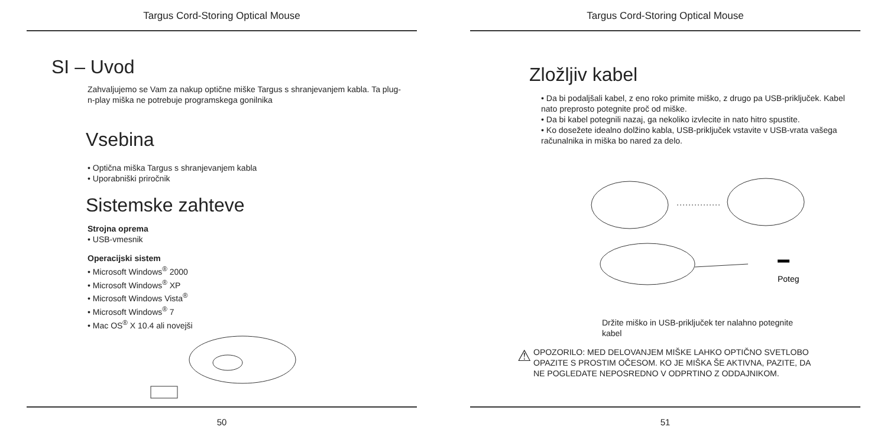Targus Cord-Storing Optical Mouse
SI – Uvod
Zahvaljujemo se Vam za nakup optične miške Targus s shranjevanjem kabla. Ta plug-n-play miška ne potrebuje programskega gonilnika
Vsebina
• Optična miška Targus s shranjevanjem kabla
• Uporabniški priročnik
Sistemske zahteve
Strojna oprema
• USB-vmesnik
Operacijski sistem
• Microsoft Windows<sup>®</sup> 2000
• Microsoft Windows<sup>®</sup> XP
• Microsoft Windows Vista<sup>®</sup>
• Microsoft Windows<sup>®</sup> 7
• Mac OS<sup>®</sup> X 10.4 ali novejši
50
Targus Cord-Storing Optical Mouse
Zložljiv kabel
• Da bi podaljšali kabel, z eno roko primite miško, z drugo pa USB-priključek. Kabel nato preprosto potegnite proč od miške.
• Da bi kabel potegnili nazaj, ga nekoliko izvlecite in nato hitro spustite.
• Ko dosežete idealno dolžino kabla, USB-priključek vstavite v USB-vrata vašega računalnika in miška bo nared za delo.
Poteg
Držite miško in USB-priključek ter nalahno potegnite kabel
⚠
OPOZORILO: MED DELOVANJEM MIŠKE LAHKO OPTIČNO SVETLOBO OPAZITE S PROSTIM OČESOM. KO JE MIŠKA ŠE AKTIVNA, PAZITE, DA NE POGLEDATE NEPOSREDNO V ODPRTINO Z ODDAJNIKOM.
51